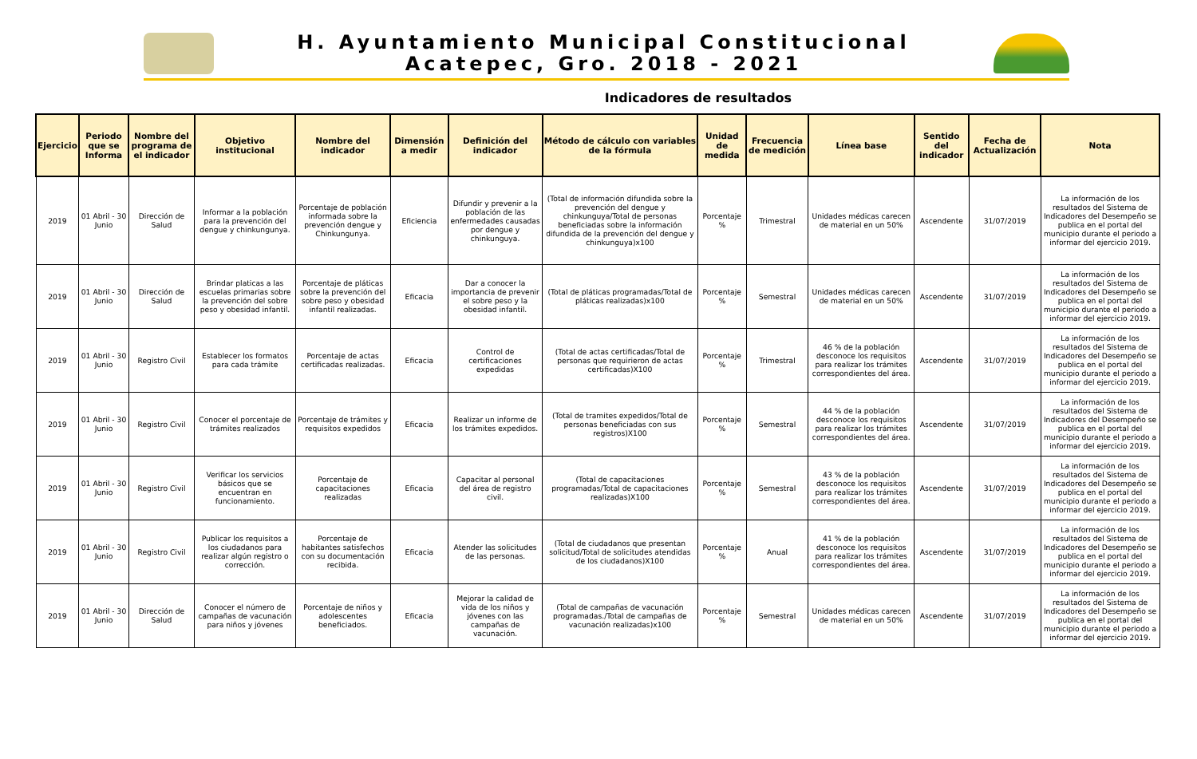H. Ayuntamiento Municipal Constitucional
Acatepec, Gro. 2018 - 2021
Indicadores de resultados
| Ejercicio | Periodo que se Informa | Nombre del programa de el indicador | Objetivo institucional | Nombre del indicador | Dimensión a medir | Definición del indicador | Método de cálculo con variables de la fórmula | Unidad de medida | Frecuencia de medición | Línea base | Sentido del indicador | Fecha de Actualización | Nota |
| --- | --- | --- | --- | --- | --- | --- | --- | --- | --- | --- | --- | --- | --- |
| 2019 | 01 Abril - 30 Junio | Dirección de Salud | Informar a la población para la prevención del dengue y chinkungunya. | Porcentaje de población informada sobre la prevención dengue y Chinkungunya. | Eficiencia | Difundir y prevenir a la población de las enfermedades causadas por dengue y chinkunguya. | (Total de información difundida sobre la prevención del dengue y chinkunguya/Total de personas beneficiadas sobre la información difundida de la prevención del dengue y chinkunguya)x100 | Porcentaje % | Trimestral | Unidades médicas carecen de material en un 50% | Ascendente | 31/07/2019 | La información de los resultados del Sistema de Indicadores del Desempeño se publica en el portal del municipio durante el periodo a informar del ejercicio 2019. |
| 2019 | 01 Abril - 30 Junio | Dirección de Salud | Brindar platicas a las escuelas primarias sobre la prevención del sobre peso y obesidad infantil. | Porcentaje de pláticas sobre la prevención del sobre peso y obesidad infantil realizadas. | Eficacia | Dar a conocer la importancia de prevenir el sobre peso y la obesidad infantil. | (Total de pláticas programadas/Total de pláticas realizadas)x100 | Porcentaje % | Semestral | Unidades médicas carecen de material en un 50% | Ascendente | 31/07/2019 | La información de los resultados del Sistema de Indicadores del Desempeño se publica en el portal del municipio durante el periodo a informar del ejercicio 2019. |
| 2019 | 01 Abril - 30 Junio | Registro Civil | Establecer los formatos para cada trámite | Porcentaje de actas certificadas realizadas. | Eficacia | Control de certificaciones expedidas | (Total de actas certificadas/Total de personas que requirieron de actas certificadas)X100 | Porcentaje % | Trimestral | 46 % de la población desconoce los requisitos para realizar los trámites correspondientes del área. | Ascendente | 31/07/2019 | La información de los resultados del Sistema de Indicadores del Desempeño se publica en el portal del municipio durante el periodo a informar del ejercicio 2019. |
| 2019 | 01 Abril - 30 Junio | Registro Civil | Conocer el porcentaje de trámites realizados | Porcentaje de trámites y requisitos expedidos | Eficacia | Realizar un informe de los trámites expedidos. | (Total de tramites expedidos/Total de personas beneficiadas con sus registros)X100 | Porcentaje % | Semestral | 44 % de la población desconoce los requisitos para realizar los trámites correspondientes del área. | Ascendente | 31/07/2019 | La información de los resultados del Sistema de Indicadores del Desempeño se publica en el portal del municipio durante el periodo a informar del ejercicio 2019. |
| 2019 | 01 Abril - 30 Junio | Registro Civil | Verificar los servicios básicos que se encuentran en funcionamiento. | Porcentaje de capacitaciones realizadas | Eficacia | Capacitar al personal del área de registro civil. | (Total de capacitaciones programadas/Total de capacitaciones realizadas)X100 | Porcentaje % | Semestral | 43 % de la población desconoce los requisitos para realizar los trámites correspondientes del área. | Ascendente | 31/07/2019 | La información de los resultados del Sistema de Indicadores del Desempeño se publica en el portal del municipio durante el periodo a informar del ejercicio 2019. |
| 2019 | 01 Abril - 30 Junio | Registro Civil | Publicar los requisitos a los ciudadanos para realizar algún registro o corrección. | Porcentaje de habitantes satisfechos con su documentación recibida. | Eficacia | Atender las solicitudes de las personas. | (Total de ciudadanos que presentan solicitud/Total de solicitudes atendidas de los ciudadanos)X100 | Porcentaje % | Anual | 41 % de la población desconoce los requisitos para realizar los trámites correspondientes del área. | Ascendente | 31/07/2019 | La información de los resultados del Sistema de Indicadores del Desempeño se publica en el portal del municipio durante el periodo a informar del ejercicio 2019. |
| 2019 | 01 Abril - 30 Junio | Dirección de Salud | Conocer el número de campañas de vacunación para niños y jóvenes | Porcentaje de niños y adolescentes beneficiados. | Eficacia | Mejorar la calidad de vida de los niños y jóvenes con las campañas de vacunación. | (Total de campañas de vacunación programadas./Total de campañas de vacunación realizadas)x100 | Porcentaje % | Semestral | Unidades médicas carecen de material en un 50% | Ascendente | 31/07/2019 | La información de los resultados del Sistema de Indicadores del Desempeño se publica en el portal del municipio durante el periodo a informar del ejercicio 2019. |